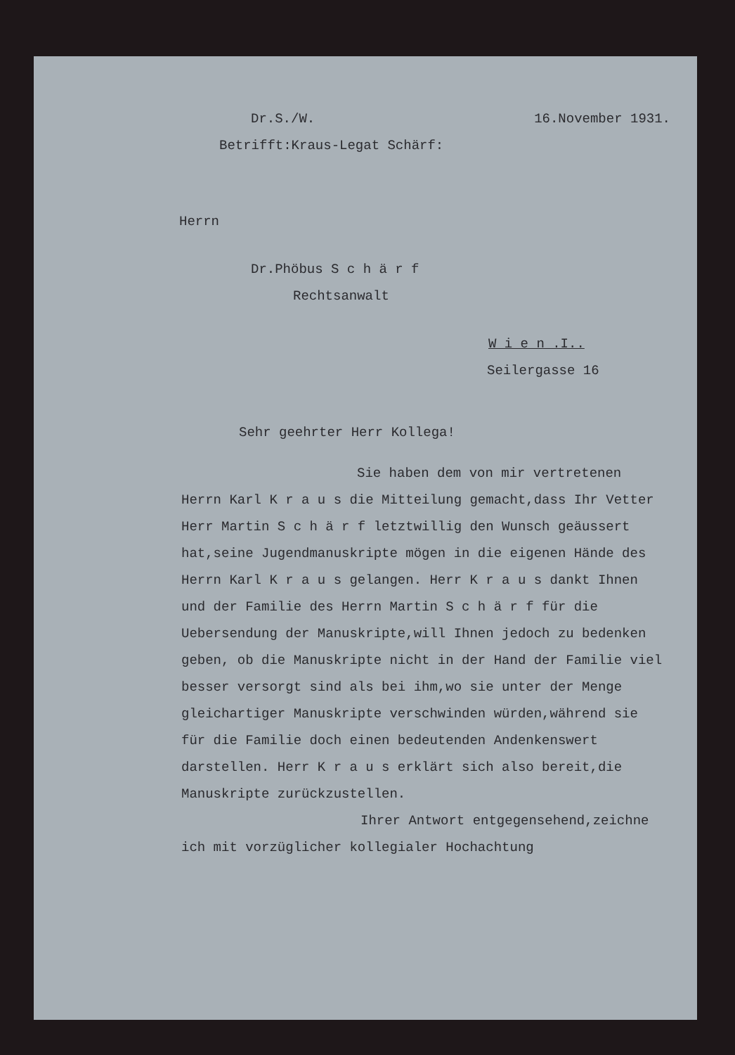Dr.S./W. 16.November 1931.
Betrifft:Kraus-Legat Schärf:
Herrn
Dr.Phöbus S c h ä r f
Rechtsanwalt
W i e n .I..
Seilergasse 16
Sehr geehrter Herr Kollega!
Sie haben dem von mir vertretenen
Herrn Karl K r a u s die Mitteilung gemacht,dass Ihr Vetter Herr Martin S c h ä r f letztwillig den Wunsch geäussert hat,seine Jugendmanuskripte mögen in die eigenen Hände des Herrn Karl K r a u s gelangen. Herr K r a u s dankt Ihnen und der Familie des Herrn Martin S c h ä r f für die Uebersendung der Manuskripte,will Ihnen jedoch zu bedenken geben, ob die Manuskripte nicht in der Hand der Familie viel besser versorgt sind als bei ihm,wo sie unter der Menge gleichartiger Manuskripte verschwinden würden,während sie für die Familie doch einen bedeutenden Andenkenswert darstellen. Herr K r a u s erklärt sich also bereit,die Manuskripte zurückzustellen.
Ihrer Antwort entgegensehend,zeichne
ich mit vorzüglicher kollegialer Hochachtung